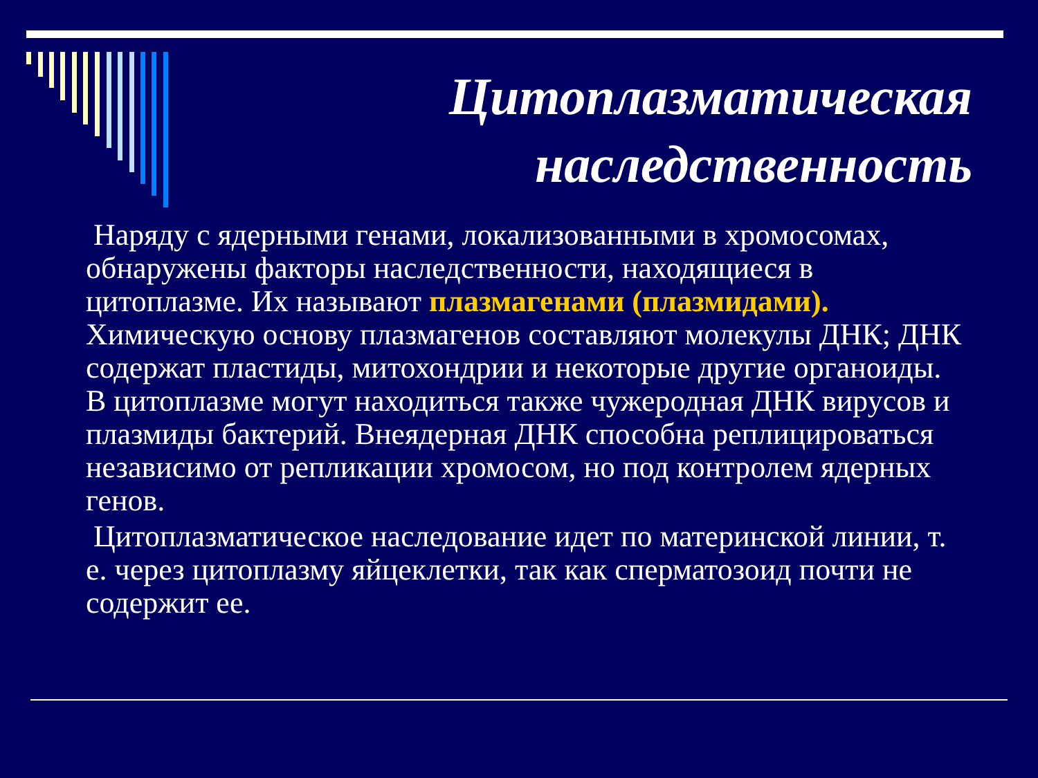Цитоплазматическая
наследственность
Наряду с ядерными генами, локализованными в хромосомах, обнаружены факторы наследственности, находящиеся в цитоплазме. Их называют плазмагенами (плазмидами). Химическую основу плазмагенов составляют молекулы ДНК; ДНК содержат пластиды, митохондрии и некоторые другие органоиды. В цитоплазме могут находиться также чужеродная ДНК вирусов и плазмиды бактерий. Внеядерная ДНК способна реплицироваться независимо от репликации хромосом, но под контролем ядерных генов.
Цитоплазматическое наследование идет по материнской линии, т. е. через цитоплазму яйцеклетки, так как сперматозоид почти не содержит ее.